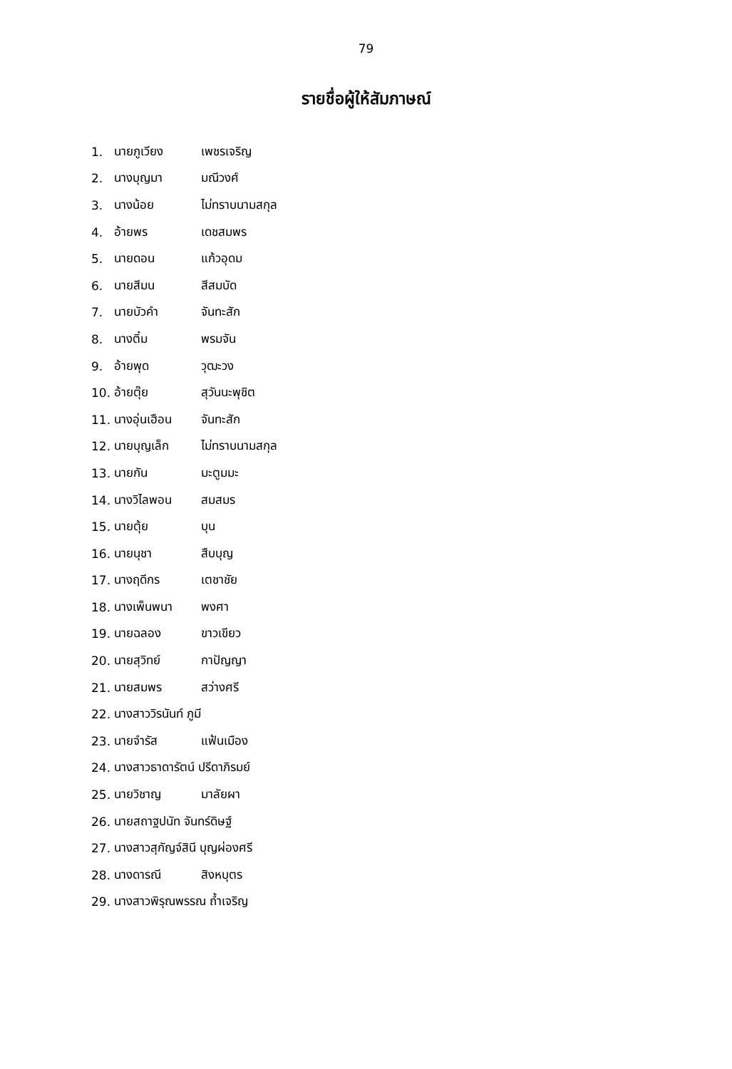79
รายชื่อผู้ให้สัมภาษณ์
1. นายภูเวียง เพชรเจริญ
2. นางบุญมา มณีวงศ์
3. นางน้อย ไม่ทราบนามสกุล
4. อ้ายพร เดชสมพร
5. นายดอน แก้วอุดม
6. นายสีมน สีสมบัด
7. นายบัวคำ จันทะสัก
8. นางติ๋ม พรมจัน
9. อ้ายพุด วุฒะวง
10. อ้ายตุ๊ย สุวันนะพุชิต
11. นางอุ่นเฮือน จันทะสัก
12. นายบุญเล็ก ไม่ทราบนามสกุล
13. นายกัน มะตูมมะ
14. นางวิไลพอน สมสมร
15. นายตุ้ย บุน
16. นายนุชา สืบบุญ
17. นางฤดีกร เตชาชัย
18. นางเพ็นพนา พงศา
19. นายฉลอง ขาวเขียว
20. นายสุวิทย์ กาปัญญา
21. นายสมพร สว่างศรี
22. นางสาววิรนันท์ ภูมี
23. นายจำรัส แฟ้นเมือง
24. นางสาวธาดารัตน์ ปรีดาภิรมย์
25. นายวิชาญ มาลัยผา
26. นายสถาฐปนัท จันทร์ดิษฐ์
27. นางสาวสุกัญจ์สินี บุญผ่องศรี
28. นางดารณี สิงหบุตร
29. นางสาวพิรุณพรรณ ถ้ำเจริญ